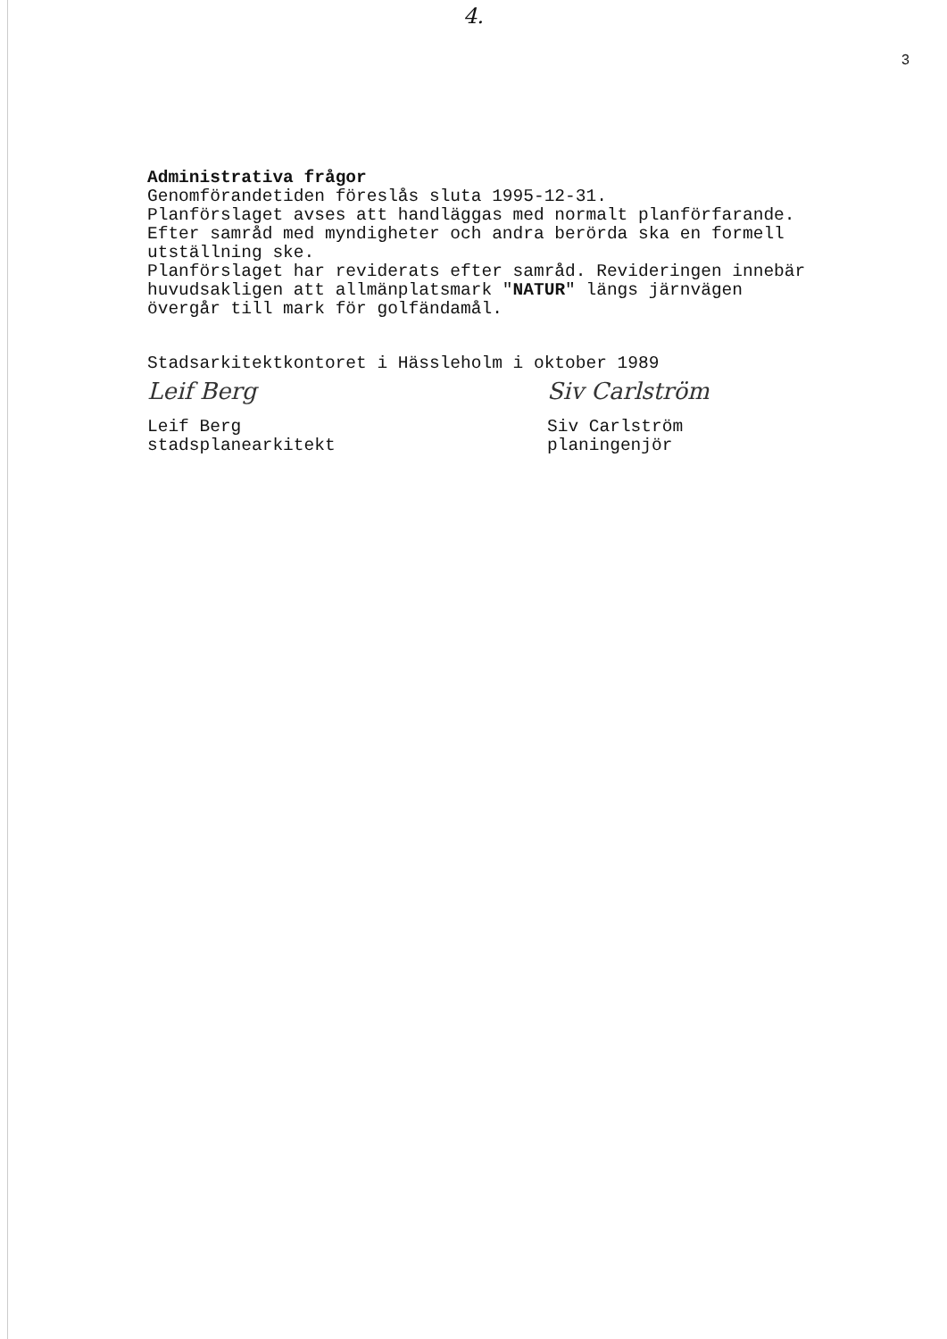4.
3
Administrativa frågor
Genomförandetiden föreslås sluta 1995-12-31.
Planförslaget avses att handläggas med normalt planförfarande.
Efter samråd med myndigheter och andra berörda ska en formell
utställning ske.
Planförslaget har reviderats efter samråd. Revideringen innebär
huvudsakligen att allmänplatsmark "NATUR" längs järnvägen
övergår till mark för golfändamål.
Stadsarkitektkontoret i Hässleholm i oktober 1989
Leif Berg
Leif Berg
stadsplanearkitekt
Siv Carlström
Siv Carlström
planingenjör